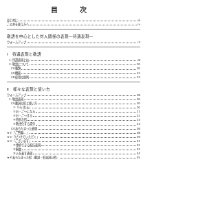目 次
はじめに iii
この本を使う方へ iv
敬語を中心とした対人関係の表現―待遇表現―
ウォームアップ 3
Ⅰ　待遇表現と敬語
1. 待遇表現とは 8
2. 敬語について 10
(1)種類 10
(2)機能 12
(3)使用の原則 13
Ⅱ　様々な表現と使い方
ウォームアップ 18
1. 敬語表現 20
(1)動詞の形と使い方 20
①「(ら)れる」 20
②お・ご～になる 21
③お・ご～する 22
④特別な形 23
⑤敬語化する部分 24
(2)あらたまった表現 26
★①「ご覧願…」 28
★②「(さ)せていただく」 29
★③「ございます」 31
⑦事柄できる抵抗表現 32
⑧婉曲 33
⑨人を表す表現 34
★⑩あらたまった形（動詞・形容詞以外） 35